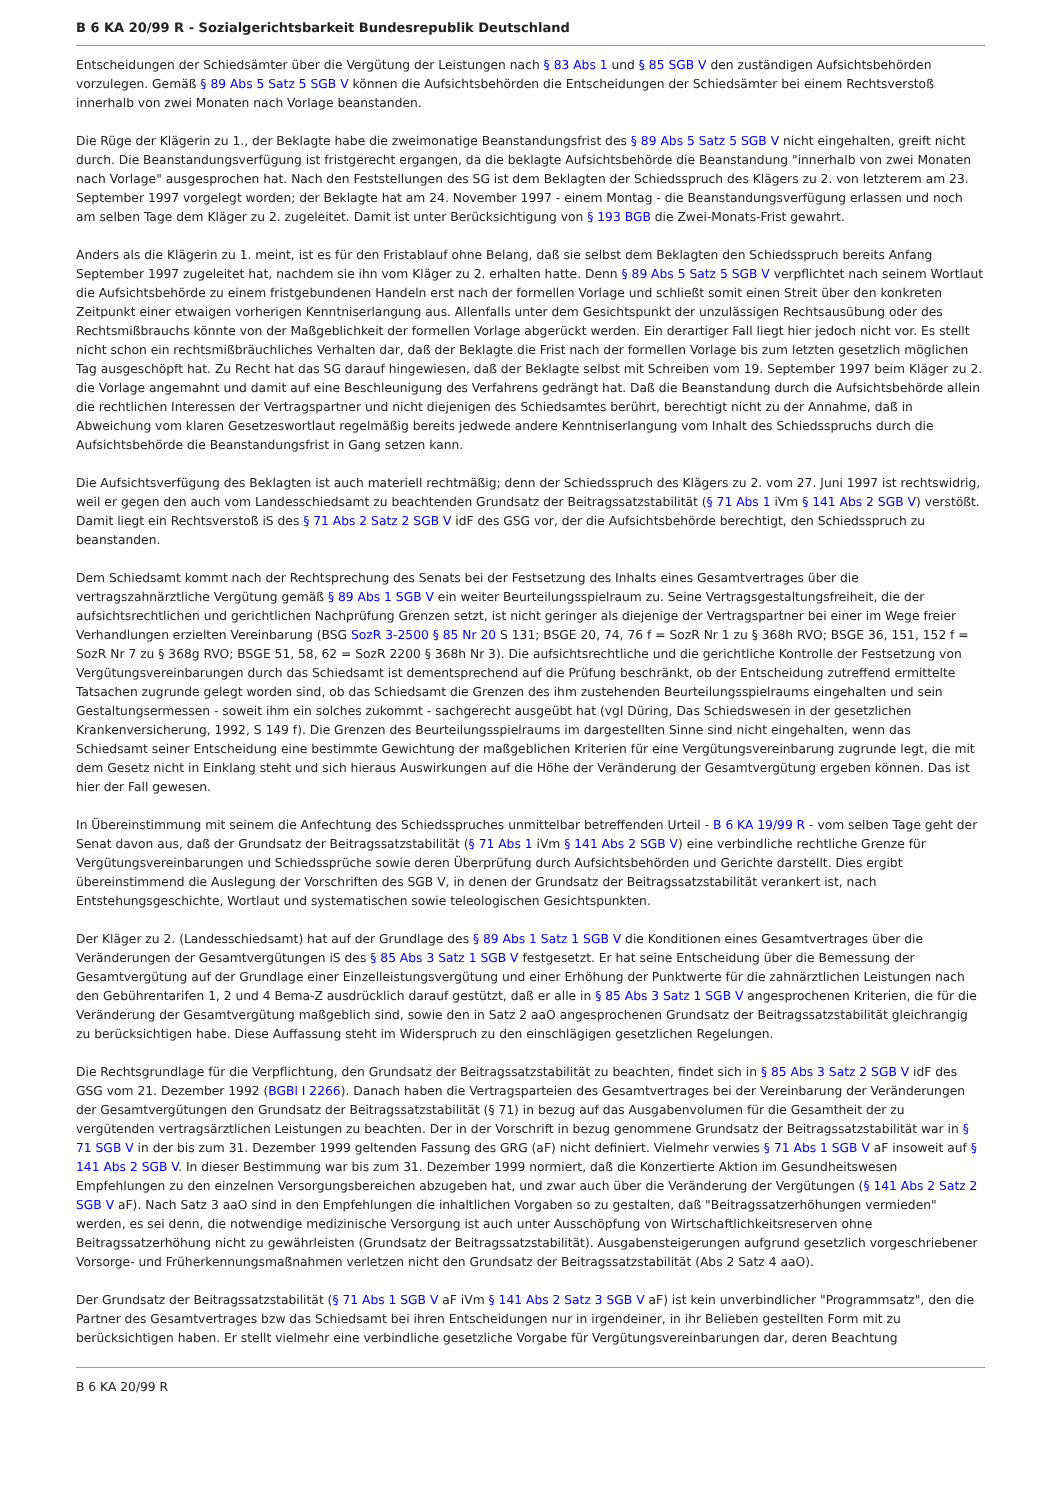B 6 KA 20/99 R - Sozialgerichtsbarkeit Bundesrepublik Deutschland
Entscheidungen der Schiedsämter über die Vergütung der Leistungen nach § 83 Abs 1 und § 85 SGB V den zuständigen Aufsichtsbehörden vorzulegen. Gemäß § 89 Abs 5 Satz 5 SGB V können die Aufsichtsbehörden die Entscheidungen der Schiedsämter bei einem Rechtsverstoß innerhalb von zwei Monaten nach Vorlage beanstanden.
Die Rüge der Klägerin zu 1., der Beklagte habe die zweimonatige Beanstandungsfrist des § 89 Abs 5 Satz 5 SGB V nicht eingehalten, greift nicht durch. Die Beanstandungsverfügung ist fristgerecht ergangen, da die beklagte Aufsichtsbehörde die Beanstandung "innerhalb von zwei Monaten nach Vorlage" ausgesprochen hat. Nach den Feststellungen des SG ist dem Beklagten der Schiedsspruch des Klägers zu 2. von letzterem am 23. September 1997 vorgelegt worden; der Beklagte hat am 24. November 1997 - einem Montag - die Beanstandungsverfügung erlassen und noch am selben Tage dem Kläger zu 2. zugeleitet. Damit ist unter Berücksichtigung von § 193 BGB die Zwei-Monats-Frist gewahrt.
Anders als die Klägerin zu 1. meint, ist es für den Fristablauf ohne Belang, daß sie selbst dem Beklagten den Schiedsspruch bereits Anfang September 1997 zugeleitet hat, nachdem sie ihn vom Kläger zu 2. erhalten hatte. Denn § 89 Abs 5 Satz 5 SGB V verpflichtet nach seinem Wortlaut die Aufsichtsbehörde zu einem fristgebundenen Handeln erst nach der formellen Vorlage und schließt somit einen Streit über den konkreten Zeitpunkt einer etwaigen vorherigen Kenntniserlangung aus. Allenfalls unter dem Gesichtspunkt der unzulässigen Rechtsausübung oder des Rechtsmißbrauchs könnte von der Maßgeblichkeit der formellen Vorlage abgerückt werden. Ein derartiger Fall liegt hier jedoch nicht vor. Es stellt nicht schon ein rechtsmißbräuchliches Verhalten dar, daß der Beklagte die Frist nach der formellen Vorlage bis zum letzten gesetzlich möglichen Tag ausgeschöpft hat. Zu Recht hat das SG darauf hingewiesen, daß der Beklagte selbst mit Schreiben vom 19. September 1997 beim Kläger zu 2. die Vorlage angemahnt und damit auf eine Beschleunigung des Verfahrens gedrängt hat. Daß die Beanstandung durch die Aufsichtsbehörde allein die rechtlichen Interessen der Vertragspartner und nicht diejenigen des Schiedsamtes berührt, berechtigt nicht zu der Annahme, daß in Abweichung vom klaren Gesetzeswortlaut regelmäßig bereits jedwede andere Kenntniserlangung vom Inhalt des Schiedsspruchs durch die Aufsichtsbehörde die Beanstandungsfrist in Gang setzen kann.
Die Aufsichtsverfügung des Beklagten ist auch materiell rechtmäßig; denn der Schiedsspruch des Klägers zu 2. vom 27. Juni 1997 ist rechtswidrig, weil er gegen den auch vom Landesschiedsamt zu beachtenden Grundsatz der Beitragssatzstabilität (§ 71 Abs 1 iVm § 141 Abs 2 SGB V) verstößt. Damit liegt ein Rechtsverstoß iS des § 71 Abs 2 Satz 2 SGB V idF des GSG vor, der die Aufsichtsbehörde berechtigt, den Schiedsspruch zu beanstanden.
Dem Schiedsamt kommt nach der Rechtsprechung des Senats bei der Festsetzung des Inhalts eines Gesamtvertrages über die vertragszahnärztliche Vergütung gemäß § 89 Abs 1 SGB V ein weiter Beurteilungsspielraum zu. Seine Vertragsgestaltungsfreiheit, die der aufsichtsrechtlichen und gerichtlichen Nachprüfung Grenzen setzt, ist nicht geringer als diejenige der Vertragspartner bei einer im Wege freier Verhandlungen erzielten Vereinbarung (BSG SozR 3-2500 § 85 Nr 20 S 131; BSGE 20, 74, 76 f = SozR Nr 1 zu § 368h RVO; BSGE 36, 151, 152 f = SozR Nr 7 zu § 368g RVO; BSGE 51, 58, 62 = SozR 2200 § 368h Nr 3). Die aufsichtsrechtliche und die gerichtliche Kontrolle der Festsetzung von Vergütungsvereinbarungen durch das Schiedsamt ist dementsprechend auf die Prüfung beschränkt, ob der Entscheidung zutreffend ermittelte Tatsachen zugrunde gelegt worden sind, ob das Schiedsamt die Grenzen des ihm zustehenden Beurteilungsspielraums eingehalten und sein Gestaltungsermessen - soweit ihm ein solches zukommt - sachgerecht ausgeübt hat (vgl Düring, Das Schiedswesen in der gesetzlichen Krankenversicherung, 1992, S 149 f). Die Grenzen des Beurteilungsspielraums im dargestellten Sinne sind nicht eingehalten, wenn das Schiedsamt seiner Entscheidung eine bestimmte Gewichtung der maßgeblichen Kriterien für eine Vergütungsvereinbarung zugrunde legt, die mit dem Gesetz nicht in Einklang steht und sich hieraus Auswirkungen auf die Höhe der Veränderung der Gesamtvergütung ergeben können. Das ist hier der Fall gewesen.
In Übereinstimmung mit seinem die Anfechtung des Schiedsspruches unmittelbar betreffenden Urteil - B 6 KA 19/99 R - vom selben Tage geht der Senat davon aus, daß der Grundsatz der Beitragssatzstabilität (§ 71 Abs 1 iVm § 141 Abs 2 SGB V) eine verbindliche rechtliche Grenze für Vergütungsvereinbarungen und Schiedssprüche sowie deren Überprüfung durch Aufsichtsbehörden und Gerichte darstellt. Dies ergibt übereinstimmend die Auslegung der Vorschriften des SGB V, in denen der Grundsatz der Beitragssatzstabilität verankert ist, nach Entstehungsgeschichte, Wortlaut und systematischen sowie teleologischen Gesichtspunkten.
Der Kläger zu 2. (Landesschiedsamt) hat auf der Grundlage des § 89 Abs 1 Satz 1 SGB V die Konditionen eines Gesamtvertrages über die Veränderungen der Gesamtvergütungen iS des § 85 Abs 3 Satz 1 SGB V festgesetzt. Er hat seine Entscheidung über die Bemessung der Gesamtvergütung auf der Grundlage einer Einzelleistungsvergütung und einer Erhöhung der Punktwerte für die zahnärztlichen Leistungen nach den Gebührentarifen 1, 2 und 4 Bema-Z ausdrücklich darauf gestützt, daß er alle in § 85 Abs 3 Satz 1 SGB V angesprochenen Kriterien, die für die Veränderung der Gesamtvergütung maßgeblich sind, sowie den in Satz 2 aaO angesprochenen Grundsatz der Beitragssatzstabilität gleichrangig zu berücksichtigen habe. Diese Auffassung steht im Widerspruch zu den einschlägigen gesetzlichen Regelungen.
Die Rechtsgrundlage für die Verpflichtung, den Grundsatz der Beitragssatzstabilität zu beachten, findet sich in § 85 Abs 3 Satz 2 SGB V idF des GSG vom 21. Dezember 1992 (BGBl I 2266). Danach haben die Vertragsparteien des Gesamtvertrages bei der Vereinbarung der Veränderungen der Gesamtvergütungen den Grundsatz der Beitragssatzstabilität (§ 71) in bezug auf das Ausgabenvolumen für die Gesamtheit der zu vergütenden vertragsärztlichen Leistungen zu beachten. Der in der Vorschrift in bezug genommene Grundsatz der Beitragssatzstabilität war in § 71 SGB V in der bis zum 31. Dezember 1999 geltenden Fassung des GRG (aF) nicht definiert. Vielmehr verwies § 71 Abs 1 SGB V aF insoweit auf § 141 Abs 2 SGB V. In dieser Bestimmung war bis zum 31. Dezember 1999 normiert, daß die Konzertierte Aktion im Gesundheitswesen Empfehlungen zu den einzelnen Versorgungsbereichen abzugeben hat, und zwar auch über die Veränderung der Vergütungen (§ 141 Abs 2 Satz 2 SGB V aF). Nach Satz 3 aaO sind in den Empfehlungen die inhaltlichen Vorgaben so zu gestalten, daß "Beitragssatzerhöhungen vermieden" werden, es sei denn, die notwendige medizinische Versorgung ist auch unter Ausschöpfung von Wirtschaftlichkeitsreserven ohne Beitragssatzerhöhung nicht zu gewährleisten (Grundsatz der Beitragssatzstabilität). Ausgabensteigerungen aufgrund gesetzlich vorgeschriebener Vorsorge- und Früherkennungsmaßnahmen verletzen nicht den Grundsatz der Beitragssatzstabilität (Abs 2 Satz 4 aaO).
Der Grundsatz der Beitragssatzstabilität (§ 71 Abs 1 SGB V aF iVm § 141 Abs 2 Satz 3 SGB V aF) ist kein unverbindlicher "Programmsatz", den die Partner des Gesamtvertrages bzw das Schiedsamt bei ihren Entscheidungen nur in irgendeiner, in ihr Belieben gestellten Form mit zu berücksichtigen haben. Er stellt vielmehr eine verbindliche gesetzliche Vorgabe für Vergütungsvereinbarungen dar, deren Beachtung
B 6 KA 20/99 R